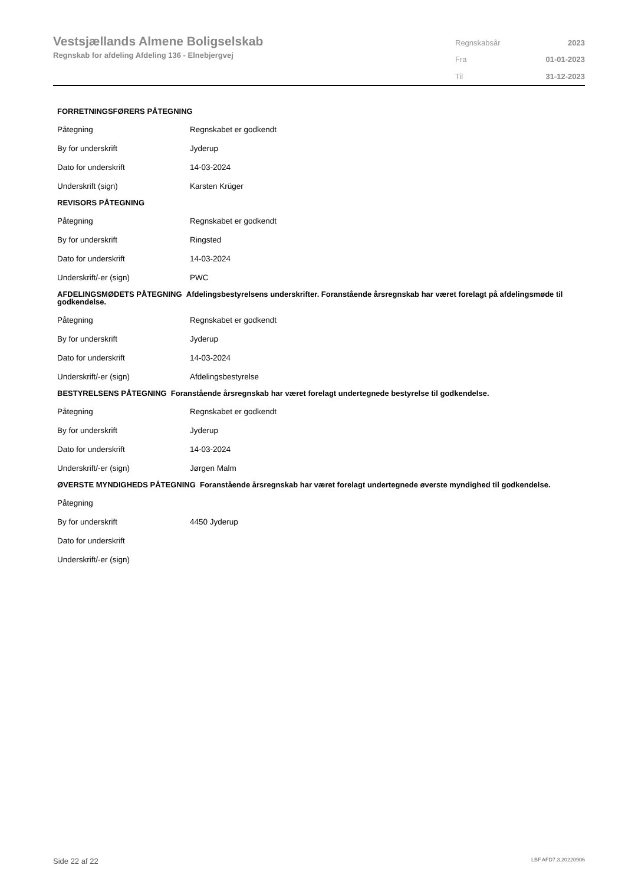Vestsjællands Almene Boligselskab
Regnskab for afdeling Afdeling 136 - Elnebjergvej
| Regnskabsår | 2023 |
| Fra | 01-01-2023 |
| Til | 31-12-2023 |
FORRETNINGSFØRERS PÅTEGNING
| Påtegning | Regnskabet er godkendt |
| By for underskrift | Jyderup |
| Dato for underskrift | 14-03-2024 |
| Underskrift (sign) | Karsten Krüger |
REVISORS PÅTEGNING
| Påtegning | Regnskabet er godkendt |
| By for underskrift | Ringsted |
| Dato for underskrift | 14-03-2024 |
| Underskrift/-er (sign) | PWC |
AFDELINGSMØDETS PÅTEGNING Afdelingsbestyrelsens underskrifter. Foranstående årsregnskab har været forelagt på afdelingsmøde til godkendelse.
| Påtegning | Regnskabet er godkendt |
| By for underskrift | Jyderup |
| Dato for underskrift | 14-03-2024 |
| Underskrift/-er (sign) | Afdelingsbestyrelse |
BESTYRELSENS PÅTEGNING Foranstående årsregnskab har været forelagt undertegnede bestyrelse til godkendelse.
| Påtegning | Regnskabet er godkendt |
| By for underskrift | Jyderup |
| Dato for underskrift | 14-03-2024 |
| Underskrift/-er (sign) | Jørgen Malm |
ØVERSTE MYNDIGHEDS PÅTEGNING Foranstående årsregnskab har været forelagt undertegnede øverste myndighed til godkendelse.
| Påtegning | |
| By for underskrift | 4450 Jyderup |
| Dato for underskrift | |
| Underskrift/-er (sign) | |
Side 22 af 22 LBF.AFD7.3.20220906